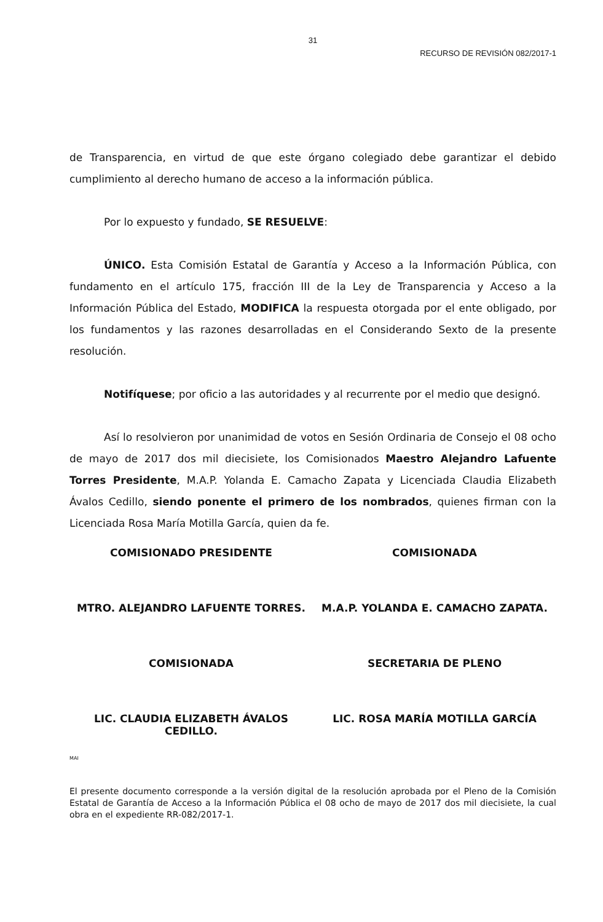31
RECURSO DE REVISIÓN 082/2017-1
de Transparencia, en virtud de que este órgano colegiado debe garantizar el debido cumplimiento al derecho humano de acceso a la información pública.
Por lo expuesto y fundado, SE RESUELVE:
ÚNICO. Esta Comisión Estatal de Garantía y Acceso a la Información Pública, con fundamento en el artículo 175, fracción III de la Ley de Transparencia y Acceso a la Información Pública del Estado, MODIFICA la respuesta otorgada por el ente obligado, por los fundamentos y las razones desarrolladas en el Considerando Sexto de la presente resolución.
Notifíquese; por oficio a las autoridades y al recurrente por el medio que designó.
Así lo resolvieron por unanimidad de votos en Sesión Ordinaria de Consejo el 08 ocho de mayo de 2017 dos mil diecisiete, los Comisionados Maestro Alejandro Lafuente Torres Presidente, M.A.P. Yolanda E. Camacho Zapata y Licenciada Claudia Elizabeth Ávalos Cedillo, siendo ponente el primero de los nombrados, quienes firman con la Licenciada Rosa María Motilla García, quien da fe.
COMISIONADO PRESIDENTE COMISIONADA
MTRO. ALEJANDRO LAFUENTE TORRES.
M.A.P. YOLANDA E. CAMACHO ZAPATA.
COMISIONADA SECRETARIA DE PLENO
LIC. CLAUDIA ELIZABETH ÁVALOS CEDILLO.
LIC. ROSA MARÍA MOTILLA GARCÍA
MAI
El presente documento corresponde a la versión digital de la resolución aprobada por el Pleno de la Comisión Estatal de Garantía de Acceso a la Información Pública el 08 ocho de mayo de 2017 dos mil diecisiete, la cual obra en el expediente RR-082/2017-1.